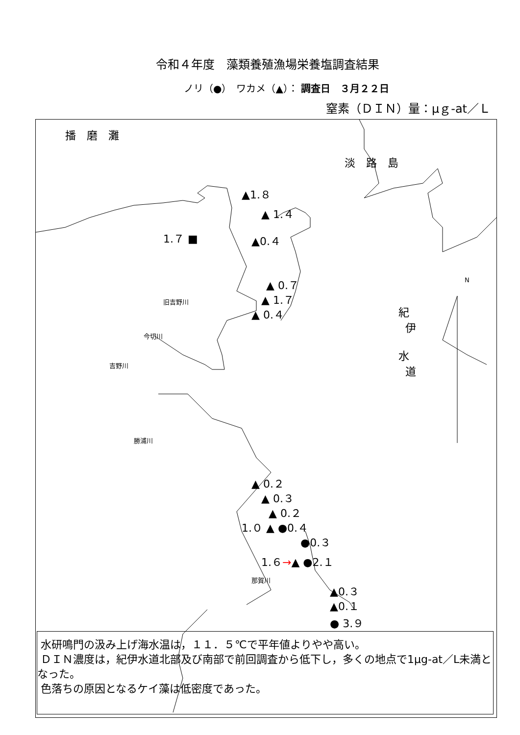令和４年度　藻類養殖漁場栄養塩調査結果
ノリ（●）　ワカメ（▲）： 調査日　３月２２日
窒素（ＤＩＮ）量：μｇ-at／Ｌ
播　磨　灘
淡　路　島
▲1.８
▲ 1.４
1.７ ■ ▲0.４
▲ 0.７
▲ 1.７
▲ 0.４
紀
伊
水
道
N
旧吉野川
今切川
吉野川
勝浦川
▲ 0.２
▲ 0.３
▲ 0.２
1.０ ▲ ●0.４
●0.３
1.６→▲ ●2.１
那賀川
▲0.３
▲0.１
● 3.９
水研鳴門の汲み上げ海水温は，１１．５℃で平年値よりやや高い。
ＤＩＮ濃度は，紀伊水道北部及び南部で前回調査から低下し，多くの地点で1μg-at／L未満となった。
色落ちの原因となるケイ藻は低密度であった。